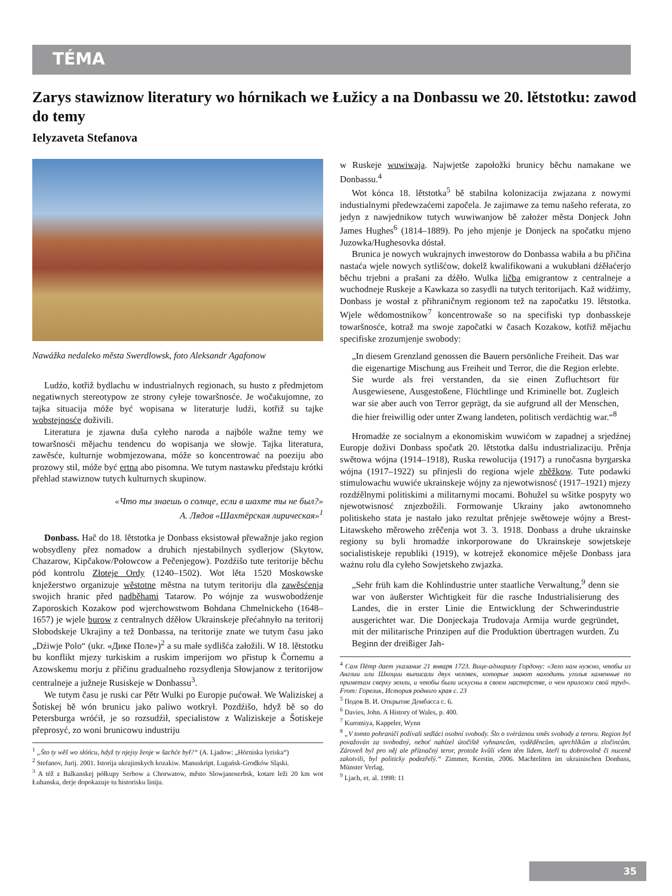TÉMA
Zarys stawiznow literatury wo hórnikach we Łužicy a na Donbassu we 20. lětstotku: zawod do temy
Ielyzaveta Stefanova
Nawážka nedaleko města Swerdlowsk, foto Aleksandr Agafonow
Ludźo, kotřiž bydlachu w industrialnych regionach, su husto z předmjetom negatiwnych stereotypow ze strony cyłeje towaršnosće. Je wočakujomne, zo tajka situacija móže być wopisana w literaturje ludźi, kotřiž su tajke wobstejnosće doživili.
Literatura je zjawna duša cyłeho naroda a najbóle wažne temy we towaršnosći mějachu tendencu do wopisanja we słowje. Tajka literatura, zawěsće, kulturnje wobmjezowana, móže so koncentrować na poeziju abo prozowy stil, móže być ertna abo pisomna. We tutym nastawku předstaju krótki přehlad stawiznow tutych kulturnych skupinow.
«Что ты знаешь о солнце, если в шахте ты не был?»
А. Лядов «Шахтёрская лирическая»<sup>1</sup>
Donbass. Hač do 18. lětstotka je Donbass eksistował přewažnje jako region wobsydleny přez nomadow a druhich njestabilnych sydlerjow (Skytow, Chazarow, Kipčakow/Połowcow a Pečenjegow). Pozdźišo tute teritorije běchu pód kontrolu Złoteje Ordy (1240–1502). Wot lěta 1520 Moskowske knježerstwo organizuje wěstotne městna na tutym teritoriju dla zawěsćenja swojich hranic před nadběhami Tatarow. Po wójnje za wuswobodźenje Zaporoskich Kozakow pod wjerchowstwom Bohdana Chmelnickeho (1648–1657) je wjele burow z centralnych dźěłow Ukrainskeje přećahnyło na teritorij Słobodskeje Ukrajiny a tež Donbassa, na teritorije znate we tutym času jako „Dźiwje Polo“ (ukr. «Дике Поле»)<sup>2</sup> a su małe sydlišća załožili. W 18. lětstotku bu konflikt mjezy turkiskim a ruskim imperijom wo přistup k Čornemu a Azowskemu morju z přičinu gradualneho rozsydlenja Słowjanow z teritorijow centralneje a južneje Rusiskeje w Donbassu<sup>3</sup>.
We tutym času je ruski car Pětr Wulki po Europje pućował. We Waliziskej a Šotiskej bě wón brunicu jako paliwo wotkrył. Pozdźišo, hdyž bě so do Petersburga wróćił, je so rozsudźił, specialistow z Waliziskeje a Šotiskeje přeprosyć, zo woni brunicowu industriju
<sup>1</sup> „Što ty wěš wo słóńcu, hdyž ty njejsy ženje w šachće był?“ (A. Ljadow: „Hórniska lyriska“)
<sup>2</sup> Stefanov, Jurij. 2001. Istorija ukrajinskych kozakiw. Manuskript. Lugańsk-Grodków Sląski.
<sup>3</sup> A též z Balkanskej półkupy Serbow a Chorwatow, město Slowjanoserbsk, kotare leži 20 km wot Łuhanska, derje dopokazuje tu historisku liniju.
w Ruskeje wuwiwaja. Najwjetše zapołožki brunicy běchu namakane we Donbassu.<sup>4</sup>
Wot kónca 18. lětstotka<sup>5</sup> bě stabilna kolonizacija zwjazana z nowymi industialnymi předewzaćemi započela. Je zajimawe za temu našeho referata, zo jedyn z nawjednikow tutych wuwiwanjow bě założer města Donjeck John James Hughes<sup>6</sup> (1814–1889). Po jeho mjenje je Donjeck na spočatku mjeno Juzowka/Hughesovka dóstał.
Brunica je nowych wukrajnych inwestorow do Donbassa wabiła a bu přičina nastaća wjele nowych sytlišćow, dokelž kwalifikowani a wukubłani dźěłaćerjo běchu trjebni a prašani za dźěło. Wulka ličba emigrantow z centralneje a wuchodneje Ruskeje a Kawkaza so zasydli na tutych teritorijach. Kaž widźimy, Donbass je wostał z přihraničnym regionom tež na započatku 19. lětstotka. Wjele wědomostnikow<sup>7</sup> koncentrowaše so na specifiski typ donbasskeje towaršnosće, kotraž ma swoje započatki w časach Kozakow, kotřiž mějachu specifiske zrozumjenje swobody:
„In diesem Grenzland genossen die Bauern persönliche Freiheit. Das war die eigenartige Mischung aus Freiheit und Terror, die die Region erlebte. Sie wurde als frei verstanden, da sie einen Zufluchtsort für Ausgewiesene, Ausgestoßene, Flüchtlinge und Kriminelle bot. Zugleich war sie aber auch von Terror geprägt, da sie aufgrund all der Menschen, die hier freiwillig oder unter Zwang landeten, politisch verdächtig war.“<sup>8</sup>
Hromadźe ze socialnym a ekonomiskim wuwićom w zapadnej a srjedźnej Europje doživi Donbass spočatk 20. lětstotka dalšu industrializaciju. Prěnja swětowa wójna (1914–1918), Ruska rewolucija (1917) a runočasna byrgarska wójna (1917–1922) su přinjesli do regiona wjele zběžkow. Tute podawki stimulowachu wuwiće ukrainskeje wójny za njewotwisnosć (1917–1921) mjezy rozdźělnymi politiskimi a militarnymi mocami. Bohužel su wšitke pospyty wo njewotwisnosć znjezbožili. Formowanje Ukrainy jako awtonomneho politiskeho stata je nastało jako rezultat prěnjeje swětoweje wójny a Brest-Litawskeho měroweho zrěčenja wot 3. 3. 1918. Donbass a druhe ukrainske regiony su byli hromadźe inkorporowane do Ukrainskeje sowjetskeje socialistiskeje republiki (1919), w kotrejež ekonomice měješe Donbass jara ważnu rolu dla cyłeho Sowjetskeho zwjazka.
„Sehr früh kam die Kohlindustrie unter staatliche Verwaltung,<sup>9</sup> denn sie war von äußerster Wichtigkeit für die rasche Industrialisierung des Landes, die in erster Linie die Entwicklung der Schwerindustrie ausgerichtet war. Die Donjeckaja Trudovaja Armija wurde gegründet, mit der militarische Prinzipen auf die Produktion übertragen wurden. Zu Beginn der dreißiger Jah-
<sup>4</sup> Сам Пётр дает указание 21 января 1723. Вице-адмиралу Гордону: «Зело нам нужно, чтобы из Англии или Шкоции выписали двух человек, которые знают находить уголья каменные по приметам сверху земли, и чтобы были искусны в своем мастерстве, о чем приложи свой труд». From: Горелик, История родного края с. 23
<sup>5</sup> Подов В. И. Открытие Донбасса с. 6.
<sup>6</sup> Davies, John. A History of Wales, p. 400.
<sup>7</sup> Kuromiya, Kappeler, Wynn
<sup>8</sup> „V tomto pohraničí požívali sedláci osobní svobody. Šlo o svéráznou směs svobody a teroru. Region byl považován za svobodný, neboť nabízel útočiště vyhnancům, vyděděncům, uprchlíkům a zločincům. Zároveň byl pro něj ale příznačný teror, protože kvůli všem těm lidem, kteří tu dobrovolně či nuceně zakotvili, byl politicky podezřelý.“ Zimmer, Kerstin, 2006. Machteliten im ukrainischen Donbass, Münster Verlag.
<sup>9</sup> Ljach, et. al. 1998: 11
35